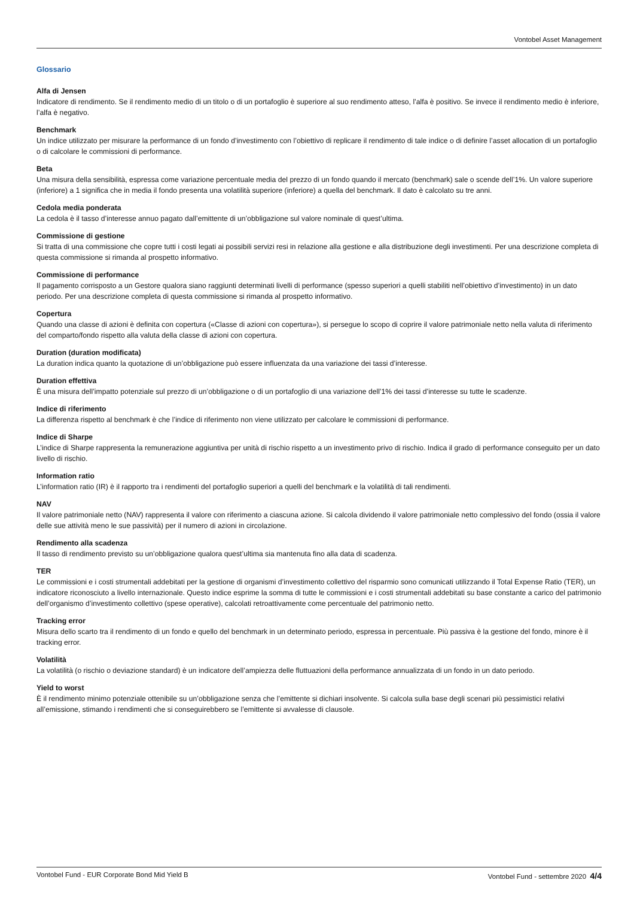Vontobel Asset Management
Glossario
Alfa di Jensen
Indicatore di rendimento. Se il rendimento medio di un titolo o di un portafoglio è superiore al suo rendimento atteso, l’alfa è positivo. Se invece il rendimento medio è inferiore, l’alfa è negativo.
Benchmark
Un indice utilizzato per misurare la performance di un fondo d’investimento con l’obiettivo di replicare il rendimento di tale indice o di definire l’asset allocation di un portafoglio o di calcolare le commissioni di performance.
Beta
Una misura della sensibilità, espressa come variazione percentuale media del prezzo di un fondo quando il mercato (benchmark) sale o scende dell’1%. Un valore superiore (inferiore) a 1 significa che in media il fondo presenta una volatilità superiore (inferiore) a quella del benchmark. Il dato è calcolato su tre anni.
Cedola media ponderata
La cedola è il tasso d’interesse annuo pagato dall’emittente di un’obbligazione sul valore nominale di quest’ultima.
Commissione di gestione
Si tratta di una commissione che copre tutti i costi legati ai possibili servizi resi in relazione alla gestione e alla distribuzione degli investimenti. Per una descrizione completa di questa commissione si rimanda al prospetto informativo.
Commissione di performance
Il pagamento corrisposto a un Gestore qualora siano raggiunti determinati livelli di performance (spesso superiori a quelli stabiliti nell’obiettivo d’investimento) in un dato periodo. Per una descrizione completa di questa commissione si rimanda al prospetto informativo.
Copertura
Quando una classe di azioni è definita con copertura («Classe di azioni con copertura»), si persegue lo scopo di coprire il valore patrimoniale netto nella valuta di riferimento del comparto/fondo rispetto alla valuta della classe di azioni con copertura.
Duration (duration modificata)
La duration indica quanto la quotazione di un’obbligazione può essere influenzata da una variazione dei tassi d’interesse.
Duration effettiva
È una misura dell’impatto potenziale sul prezzo di un’obbligazione o di un portafoglio di una variazione dell’1% dei tassi d’interesse su tutte le scadenze.
Indice di riferimento
La differenza rispetto al benchmark è che l’indice di riferimento non viene utilizzato per calcolare le commissioni di performance.
Indice di Sharpe
L’indice di Sharpe rappresenta la remunerazione aggiuntiva per unità di rischio rispetto a un investimento privo di rischio. Indica il grado di performance conseguito per un dato livello di rischio.
Information ratio
L’information ratio (IR) è il rapporto tra i rendimenti del portafoglio superiori a quelli del benchmark e la volatilità di tali rendimenti.
NAV
Il valore patrimoniale netto (NAV) rappresenta il valore con riferimento a ciascuna azione. Si calcola dividendo il valore patrimoniale netto complessivo del fondo (ossia il valore delle sue attività meno le sue passività) per il numero di azioni in circolazione.
Rendimento alla scadenza
Il tasso di rendimento previsto su un’obbligazione qualora quest’ultima sia mantenuta fino alla data di scadenza.
TER
Le commissioni e i costi strumentali addebitati per la gestione di organismi d’investimento collettivo del risparmio sono comunicati utilizzando il Total Expense Ratio (TER), un indicatore riconosciuto a livello internazionale. Questo indice esprime la somma di tutte le commissioni e i costi strumentali addebitati su base constante a carico del patrimonio dell’organismo d’investimento collettivo (spese operative), calcolati retroattivamente come percentuale del patrimonio netto.
Tracking error
Misura dello scarto tra il rendimento di un fondo e quello del benchmark in un determinato periodo, espressa in percentuale. Più passiva è la gestione del fondo, minore è il tracking error.
Volatilità
La volatilità (o rischio o deviazione standard) è un indicatore dell’ampiezza delle fluttuazioni della performance annualizzata di un fondo in un dato periodo.
Yield to worst
È il rendimento minimo potenziale ottenibile su un’obbligazione senza che l’emittente si dichiari insolvente. Si calcola sulla base degli scenari più pessimistici relativi all’emissione, stimando i rendimenti che si conseguirebbero se l’emittente si avvalesse di clausole.
Vontobel Fund - EUR Corporate Bond Mid Yield B Vontobel Fund - settembre 2020 4/4